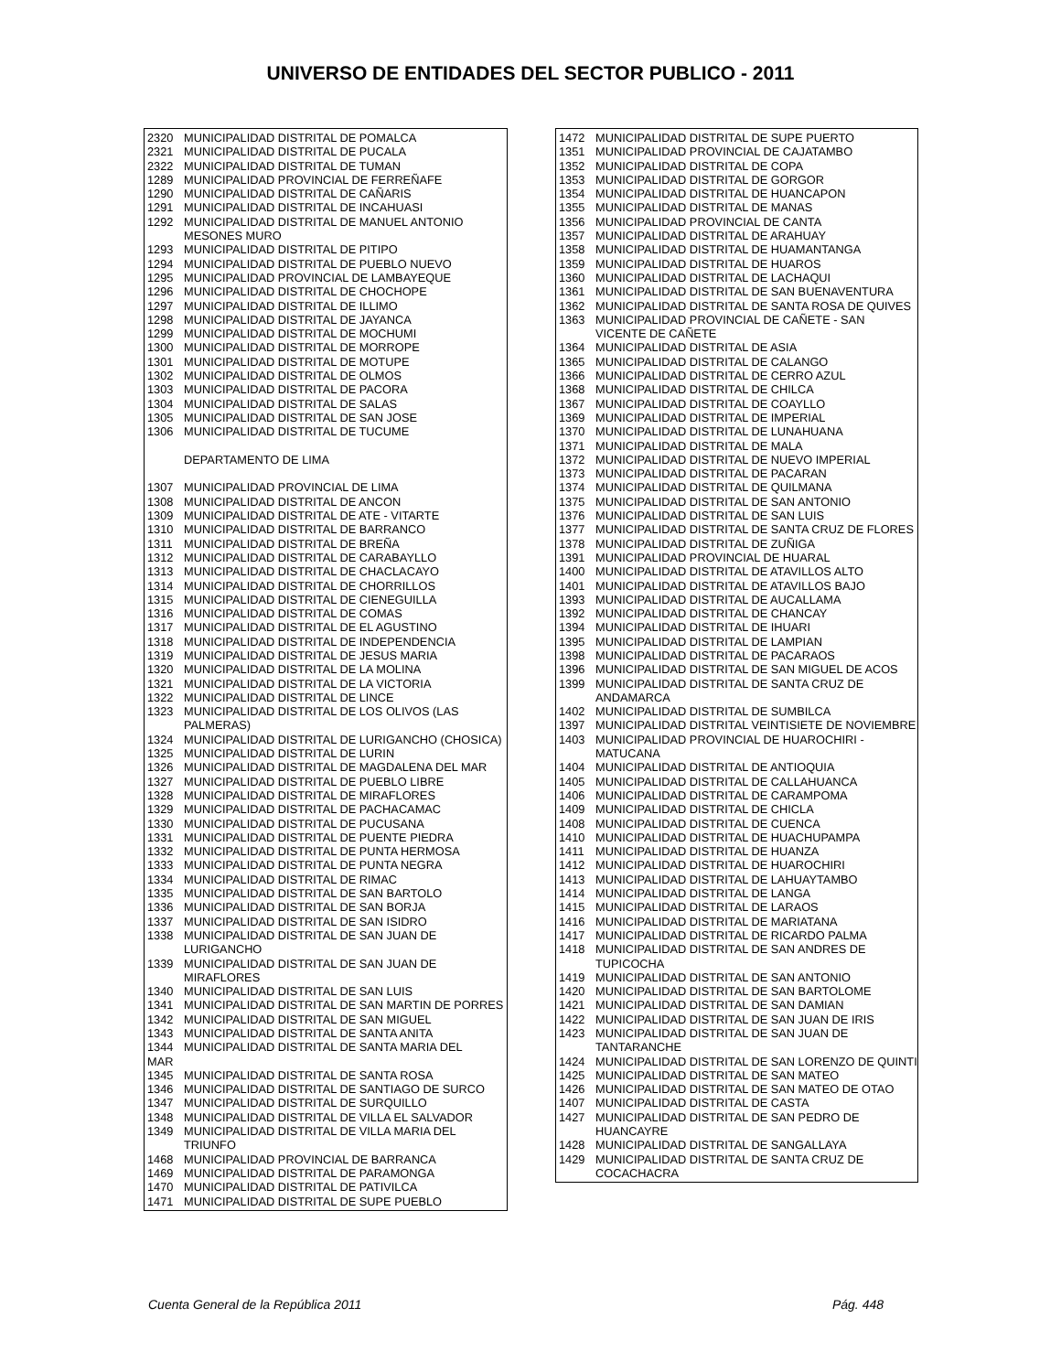UNIVERSO DE ENTIDADES DEL SECTOR PUBLICO - 2011
| 2320 | MUNICIPALIDAD DISTRITAL DE POMALCA |
| 2321 | MUNICIPALIDAD DISTRITAL DE PUCALA |
| 2322 | MUNICIPALIDAD DISTRITAL DE TUMAN |
| 1289 | MUNICIPALIDAD PROVINCIAL DE FERREÑAFE |
| 1290 | MUNICIPALIDAD DISTRITAL DE CAÑARIS |
| 1291 | MUNICIPALIDAD DISTRITAL DE INCAHUASI |
| 1292 | MUNICIPALIDAD DISTRITAL DE MANUEL ANTONIO MESONES MURO |
| 1293 | MUNICIPALIDAD DISTRITAL DE PITIPO |
| 1294 | MUNICIPALIDAD DISTRITAL DE PUEBLO NUEVO |
| 1295 | MUNICIPALIDAD PROVINCIAL DE LAMBAYEQUE |
| 1296 | MUNICIPALIDAD DISTRITAL DE CHOCHOPE |
| 1297 | MUNICIPALIDAD DISTRITAL DE ILLIMO |
| 1298 | MUNICIPALIDAD DISTRITAL DE JAYANCA |
| 1299 | MUNICIPALIDAD DISTRITAL DE MOCHUMI |
| 1300 | MUNICIPALIDAD DISTRITAL DE MORROPE |
| 1301 | MUNICIPALIDAD DISTRITAL DE MOTUPE |
| 1302 | MUNICIPALIDAD DISTRITAL DE OLMOS |
| 1303 | MUNICIPALIDAD DISTRITAL DE PACORA |
| 1304 | MUNICIPALIDAD DISTRITAL DE SALAS |
| 1305 | MUNICIPALIDAD DISTRITAL DE SAN JOSE |
| 1306 | MUNICIPALIDAD DISTRITAL DE TUCUME |
| | DEPARTAMENTO DE LIMA |
| 1307 | MUNICIPALIDAD PROVINCIAL DE LIMA |
| 1308 | MUNICIPALIDAD DISTRITAL DE ANCON |
| 1309 | MUNICIPALIDAD DISTRITAL DE ATE - VITARTE |
| 1310 | MUNICIPALIDAD DISTRITAL DE BARRANCO |
| 1311 | MUNICIPALIDAD DISTRITAL DE BREÑA |
| 1312 | MUNICIPALIDAD DISTRITAL DE CARABAYLLO |
| 1313 | MUNICIPALIDAD DISTRITAL DE CHACLACAYO |
| 1314 | MUNICIPALIDAD DISTRITAL DE CHORRILLOS |
| 1315 | MUNICIPALIDAD DISTRITAL DE CIENEGUILLA |
| 1316 | MUNICIPALIDAD DISTRITAL DE COMAS |
| 1317 | MUNICIPALIDAD DISTRITAL DE EL AGUSTINO |
| 1318 | MUNICIPALIDAD DISTRITAL DE INDEPENDENCIA |
| 1319 | MUNICIPALIDAD DISTRITAL DE JESUS MARIA |
| 1320 | MUNICIPALIDAD DISTRITAL DE LA MOLINA |
| 1321 | MUNICIPALIDAD DISTRITAL DE LA VICTORIA |
| 1322 | MUNICIPALIDAD DISTRITAL DE LINCE |
| 1323 | MUNICIPALIDAD DISTRITAL DE LOS OLIVOS (LAS PALMERAS) |
| 1324 | MUNICIPALIDAD DISTRITAL DE LURIGANCHO (CHOSICA) |
| 1325 | MUNICIPALIDAD DISTRITAL DE LURIN |
| 1326 | MUNICIPALIDAD DISTRITAL DE MAGDALENA DEL MAR |
| 1327 | MUNICIPALIDAD DISTRITAL DE PUEBLO LIBRE |
| 1328 | MUNICIPALIDAD DISTRITAL DE MIRAFLORES |
| 1329 | MUNICIPALIDAD DISTRITAL DE PACHACAMAC |
| 1330 | MUNICIPALIDAD DISTRITAL DE PUCUSANA |
| 1331 | MUNICIPALIDAD DISTRITAL DE PUENTE PIEDRA |
| 1332 | MUNICIPALIDAD DISTRITAL DE PUNTA HERMOSA |
| 1333 | MUNICIPALIDAD DISTRITAL DE PUNTA NEGRA |
| 1334 | MUNICIPALIDAD DISTRITAL DE RIMAC |
| 1335 | MUNICIPALIDAD DISTRITAL DE SAN BARTOLO |
| 1336 | MUNICIPALIDAD DISTRITAL DE SAN BORJA |
| 1337 | MUNICIPALIDAD DISTRITAL DE SAN ISIDRO |
| 1338 | MUNICIPALIDAD DISTRITAL DE SAN JUAN DE LURIGANCHO |
| 1339 | MUNICIPALIDAD DISTRITAL DE SAN JUAN DE MIRAFLORES |
| 1340 | MUNICIPALIDAD DISTRITAL DE SAN LUIS |
| 1341 | MUNICIPALIDAD DISTRITAL DE SAN MARTIN DE PORRES |
| 1342 | MUNICIPALIDAD DISTRITAL DE SAN MIGUEL |
| 1343 | MUNICIPALIDAD DISTRITAL DE SANTA ANITA |
| 1344 | MUNICIPALIDAD DISTRITAL DE SANTA MARIA DEL |
| MAR | |
| 1345 | MUNICIPALIDAD DISTRITAL DE SANTA ROSA |
| 1346 | MUNICIPALIDAD DISTRITAL DE SANTIAGO DE SURCO |
| 1347 | MUNICIPALIDAD DISTRITAL DE SURQUILLO |
| 1348 | MUNICIPALIDAD DISTRITAL DE VILLA EL SALVADOR |
| 1349 | MUNICIPALIDAD DISTRITAL DE VILLA MARIA DEL TRIUNFO |
| 1468 | MUNICIPALIDAD PROVINCIAL DE BARRANCA |
| 1469 | MUNICIPALIDAD DISTRITAL DE PARAMONGA |
| 1470 | MUNICIPALIDAD DISTRITAL DE PATIVILCA |
| 1471 | MUNICIPALIDAD DISTRITAL DE SUPE PUEBLO |
| 1472 | MUNICIPALIDAD DISTRITAL DE SUPE PUERTO |
| 1351 | MUNICIPALIDAD PROVINCIAL DE CAJATAMBO |
| 1352 | MUNICIPALIDAD DISTRITAL DE COPA |
| 1353 | MUNICIPALIDAD DISTRITAL DE GORGOR |
| 1354 | MUNICIPALIDAD DISTRITAL DE HUANCAPON |
| 1355 | MUNICIPALIDAD DISTRITAL DE MANAS |
| 1356 | MUNICIPALIDAD PROVINCIAL DE CANTA |
| 1357 | MUNICIPALIDAD DISTRITAL DE ARAHUAY |
| 1358 | MUNICIPALIDAD DISTRITAL DE HUAMANTANGA |
| 1359 | MUNICIPALIDAD DISTRITAL DE HUAROS |
| 1360 | MUNICIPALIDAD DISTRITAL DE LACHAQUI |
| 1361 | MUNICIPALIDAD DISTRITAL DE SAN BUENAVENTURA |
| 1362 | MUNICIPALIDAD DISTRITAL DE SANTA ROSA DE QUIVES |
| 1363 | MUNICIPALIDAD PROVINCIAL DE CAÑETE - SAN VICENTE DE CAÑETE |
| 1364 | MUNICIPALIDAD DISTRITAL DE ASIA |
| 1365 | MUNICIPALIDAD DISTRITAL DE CALANGO |
| 1366 | MUNICIPALIDAD DISTRITAL DE CERRO AZUL |
| 1368 | MUNICIPALIDAD DISTRITAL DE CHILCA |
| 1367 | MUNICIPALIDAD DISTRITAL DE COAYLLO |
| 1369 | MUNICIPALIDAD DISTRITAL DE IMPERIAL |
| 1370 | MUNICIPALIDAD DISTRITAL DE LUNAHUANA |
| 1371 | MUNICIPALIDAD DISTRITAL DE MALA |
| 1372 | MUNICIPALIDAD DISTRITAL DE NUEVO IMPERIAL |
| 1373 | MUNICIPALIDAD DISTRITAL DE PACARAN |
| 1374 | MUNICIPALIDAD DISTRITAL DE QUILMANA |
| 1375 | MUNICIPALIDAD DISTRITAL DE SAN ANTONIO |
| 1376 | MUNICIPALIDAD DISTRITAL DE SAN LUIS |
| 1377 | MUNICIPALIDAD DISTRITAL DE SANTA CRUZ DE FLORES |
| 1378 | MUNICIPALIDAD DISTRITAL DE ZUÑIGA |
| 1391 | MUNICIPALIDAD PROVINCIAL DE HUARAL |
| 1400 | MUNICIPALIDAD DISTRITAL DE ATAVILLOS ALTO |
| 1401 | MUNICIPALIDAD DISTRITAL DE ATAVILLOS BAJO |
| 1393 | MUNICIPALIDAD DISTRITAL DE AUCALLAMA |
| 1392 | MUNICIPALIDAD DISTRITAL DE CHANCAY |
| 1394 | MUNICIPALIDAD DISTRITAL DE IHUARI |
| 1395 | MUNICIPALIDAD DISTRITAL DE LAMPIAN |
| 1398 | MUNICIPALIDAD DISTRITAL DE PACARAOS |
| 1396 | MUNICIPALIDAD DISTRITAL DE SAN MIGUEL DE ACOS |
| 1399 | MUNICIPALIDAD DISTRITAL DE SANTA CRUZ DE ANDAMARCA |
| 1402 | MUNICIPALIDAD DISTRITAL DE SUMBILCA |
| 1397 | MUNICIPALIDAD DISTRITAL VEINTISIETE DE NOVIEMBRE |
| 1403 | MUNICIPALIDAD PROVINCIAL DE HUAROCHIRI - MATUCANA |
| 1404 | MUNICIPALIDAD DISTRITAL DE ANTIOQUIA |
| 1405 | MUNICIPALIDAD DISTRITAL DE CALLAHUANCA |
| 1406 | MUNICIPALIDAD DISTRITAL DE CARAMPOMA |
| 1409 | MUNICIPALIDAD DISTRITAL DE CHICLA |
| 1408 | MUNICIPALIDAD DISTRITAL DE CUENCA |
| 1410 | MUNICIPALIDAD DISTRITAL DE HUACHUPAMPA |
| 1411 | MUNICIPALIDAD DISTRITAL DE HUANZA |
| 1412 | MUNICIPALIDAD DISTRITAL DE HUAROCHIRI |
| 1413 | MUNICIPALIDAD DISTRITAL DE LAHUAYTAMBO |
| 1414 | MUNICIPALIDAD DISTRITAL DE LANGA |
| 1415 | MUNICIPALIDAD DISTRITAL DE LARAOS |
| 1416 | MUNICIPALIDAD DISTRITAL DE MARIATANA |
| 1417 | MUNICIPALIDAD DISTRITAL DE RICARDO PALMA |
| 1418 | MUNICIPALIDAD DISTRITAL DE SAN ANDRES DE TUPICOCHA |
| 1419 | MUNICIPALIDAD DISTRITAL DE SAN ANTONIO |
| 1420 | MUNICIPALIDAD DISTRITAL DE SAN BARTOLOME |
| 1421 | MUNICIPALIDAD DISTRITAL DE SAN DAMIAN |
| 1422 | MUNICIPALIDAD DISTRITAL DE SAN JUAN DE IRIS |
| 1423 | MUNICIPALIDAD DISTRITAL DE SAN JUAN DE TANTARANCHE |
| 1424 | MUNICIPALIDAD DISTRITAL DE SAN LORENZO DE QUINTI |
| 1425 | MUNICIPALIDAD DISTRITAL DE SAN MATEO |
| 1426 | MUNICIPALIDAD DISTRITAL DE SAN MATEO DE OTAO |
| 1407 | MUNICIPALIDAD DISTRITAL DE CASTA |
| 1427 | MUNICIPALIDAD DISTRITAL DE SAN PEDRO DE HUANCAYRE |
| 1428 | MUNICIPALIDAD DISTRITAL DE SANGALLAYA |
| 1429 | MUNICIPALIDAD DISTRITAL DE SANTA CRUZ DE COCACHACRA |
Cuenta General de la República 2011 Pág. 448